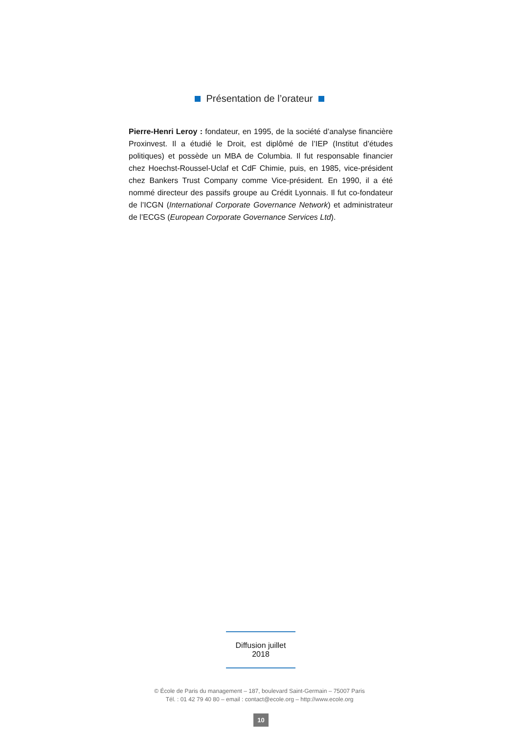Présentation de l’orateur
Pierre-Henri Leroy : fondateur, en 1995, de la société d’analyse financière Proxinvest. Il a étudié le Droit, est diplômé de l’IEP (Institut d’études politiques) et possède un MBA de Columbia. Il fut responsable financier chez Hoechst-Roussel-Uclaf et CdF Chimie, puis, en 1985, vice-président chez Bankers Trust Company comme Vice-président. En 1990, il a été nommé directeur des passifs groupe au Crédit Lyonnais. Il fut co-fondateur de l’ICGN (International Corporate Governance Network) et administrateur de l’ECGS (European Corporate Governance Services Ltd).
Diffusion juillet 2018
© École de Paris du management – 187, boulevard Saint-Germain – 75007 Paris
Tél. : 01 42 79 40 80 – email : contact@ecole.org – http://www.ecole.org
10